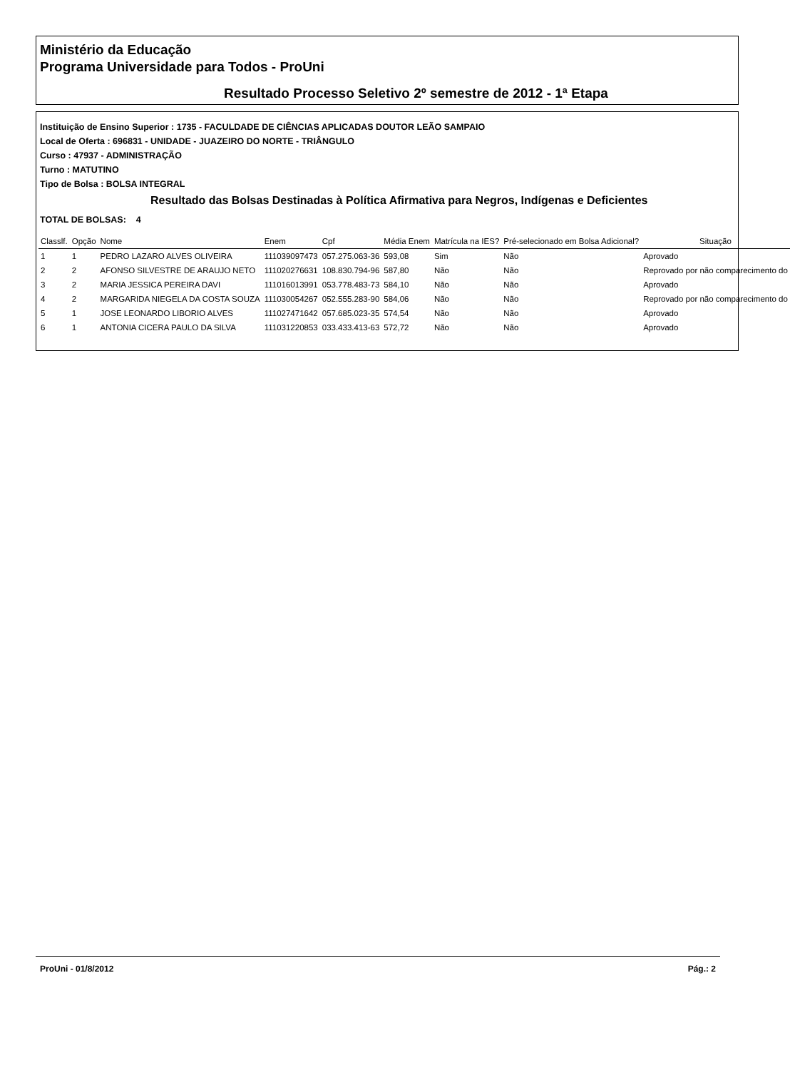Ministério da Educação
Programa Universidade para Todos - ProUni
Resultado Processo Seletivo 2º semestre de 2012 - 1ª Etapa
Instituição de Ensino Superior : 1735 - FACULDADE DE CIÊNCIAS APLICADAS DOUTOR LEÃO SAMPAIO
Local de Oferta : 696831 - UNIDADE - JUAZEIRO DO NORTE - TRIÂNGULO
Curso : 47937 - ADMINISTRAÇÃO
Turno : MATUTINO
Tipo de Bolsa : BOLSA INTEGRAL
Resultado das Bolsas Destinadas à Política Afirmativa para Negros, Indígenas e Deficientes
TOTAL DE BOLSAS: 4
| Classlf. | Opção | Nome | Enem | Cpf | Média Enem | Matrícula na IES? | Pré-selecionado em Bolsa Adicional? | Situação |
| --- | --- | --- | --- | --- | --- | --- | --- | --- |
| 1 | 1 | PEDRO LAZARO ALVES OLIVEIRA | 111039097473 | 057.275.063-36 | 593,08 | Sim | Não | Aprovado |
| 2 | 2 | AFONSO SILVESTRE DE ARAUJO NETO | 111020276631 | 108.830.794-96 | 587,80 | Não | Não | Reprovado por não comparecimento do |
| 3 | 2 | MARIA JESSICA PEREIRA DAVI | 111016013991 | 053.778.483-73 | 584,10 | Não | Não | Aprovado |
| 4 | 2 | MARGARIDA NIEGELA DA COSTA SOUZA | 111030054267 | 052.555.283-90 | 584,06 | Não | Não | Reprovado por não comparecimento do |
| 5 | 1 | JOSE LEONARDO LIBORIO ALVES | 111027471642 | 057.685.023-35 | 574,54 | Não | Não | Aprovado |
| 6 | 1 | ANTONIA CICERA PAULO DA SILVA | 111031220853 | 033.433.413-63 | 572,72 | Não | Não | Aprovado |
ProUni - 01/8/2012 Pág.: 2